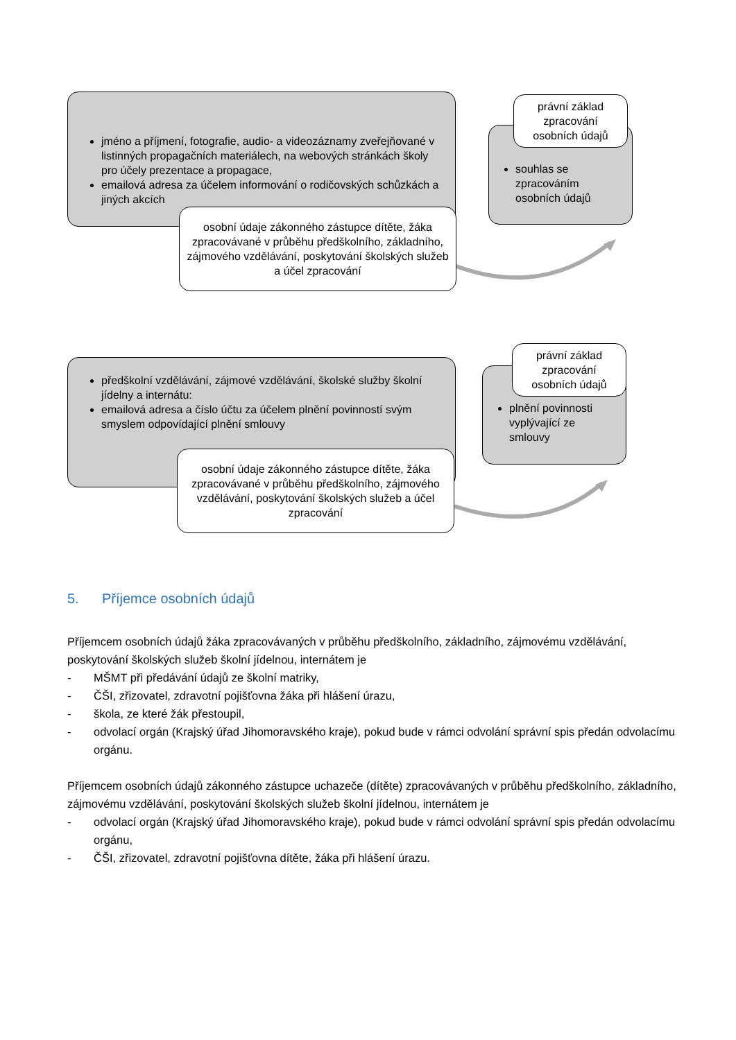jméno a příjmení, fotografie, audio- a videozáznamy zveřejňované v listinných propagačních materiálech, na webových stránkách školy pro účely prezentace a propagace,
emailová adresa za účelem informování o rodičovských schůzkách a jiných akcích
osobní údaje zákonného zástupce dítěte, žáka zpracovávané v průběhu předškolního, základního, zájmového vzdělávání, poskytování školských služeb a účel zpracování
souhlas se zpracováním osobních údajů
právní základ zpracování osobních údajů
předškolní vzdělávání, zájmové vzdělávání, školské služby školní jídelny a internátu:
emailová adresa a číslo účtu za účelem plnění povinností svým smyslem odpovídající plnění smlouvy
osobní údaje zákonného zástupce dítěte, žáka zpracovávané v průběhu předškolního, zájmového vzdělávání, poskytování školských služeb a účel zpracování
plnění povinnosti vyplývající ze smlouvy
právní základ zpracování osobních údajů
5. Příjemce osobních údajů
Příjemcem osobních údajů žáka zpracovávaných v průběhu předškolního, základního, zájmovému vzdělávání, poskytování školských služeb školní jídelnou, internátem je
- MŠMT při předávání údajů ze školní matriky,
- ČŠI, zřizovatel, zdravotní pojišťovna žáka při hlášení úrazu,
- škola, ze které žák přestoupil,
- odvolací orgán (Krajský úřad Jihomoravského kraje), pokud bude v rámci odvolání správní spis předán odvolacímu orgánu.
Příjemcem osobních údajů zákonného zástupce uchazeče (dítěte) zpracovávaných v průběhu předškolního, základního, zájmovému vzdělávání, poskytování školských služeb školní jídelnou, internátem je
- odvolací orgán (Krajský úřad Jihomoravského kraje), pokud bude v rámci odvolání správní spis předán odvolacímu orgánu,
- ČŠI, zřizovatel, zdravotní pojišťovna dítěte, žáka při hlášení úrazu.